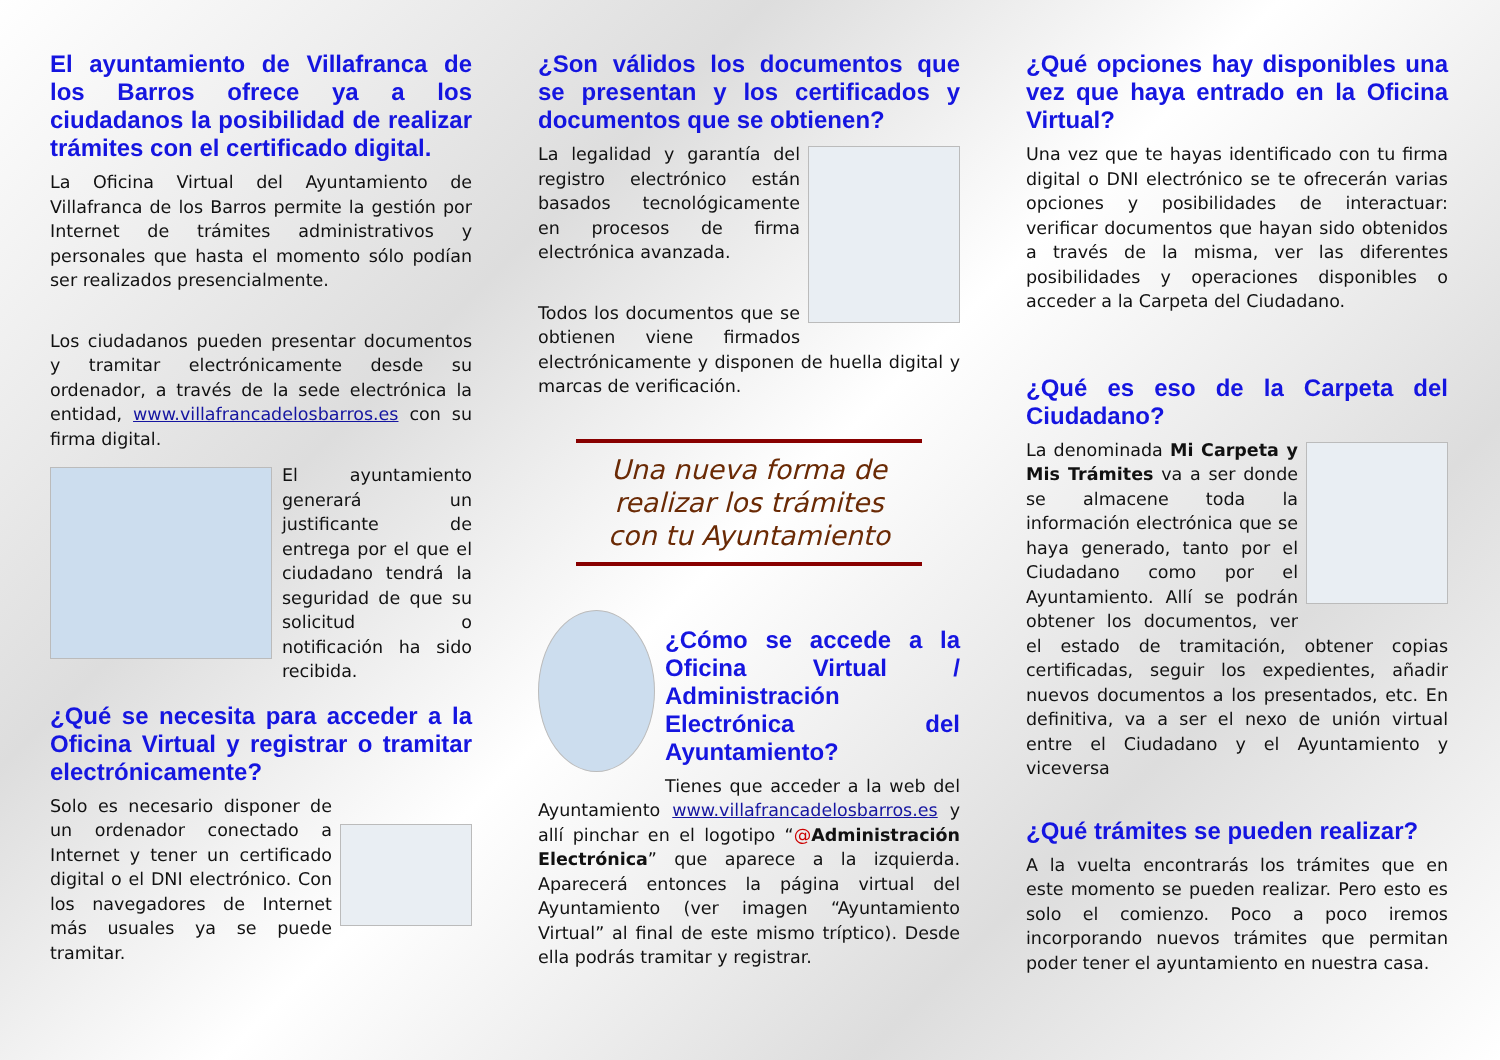El ayuntamiento de Villafranca de los Barros ofrece ya a los ciudadanos la posibilidad de realizar trámites con el certificado digital.
La Oficina Virtual del Ayuntamiento de Villafranca de los Barros permite la gestión por Internet de trámites administrativos y personales que hasta el momento sólo podían ser realizados presencialmente.
Los ciudadanos pueden presentar documentos y tramitar electrónicamente desde su ordenador, a través de la sede electrónica la entidad, www.villafrancadelosbarros.es con su firma digital.
El ayuntamiento generará un justificante de entrega por el que el ciudadano tendrá la seguridad de que su solicitud o notificación ha sido recibida.
¿Qué se necesita para acceder a la Oficina Virtual y registrar o tramitar electrónicamente?
Solo es necesario disponer de un ordenador conectado a Internet y tener un certificado digital o el DNI electrónico. Con los navegadores de Internet más usuales ya se puede tramitar.
¿Son válidos los documentos que se presentan y los certificados y documentos que se obtienen?
La legalidad y garantía del registro electrónico están basados tecnológicamente en procesos de firma electrónica avanzada.
Todos los documentos que se obtienen viene firmados electrónicamente y disponen de huella digital y marcas de verificación.
Una nueva forma de realizar los trámites con tu Ayuntamiento
¿Cómo se accede a la Oficina Virtual / Administración Electrónica del Ayuntamiento?
Tienes que acceder a la web del Ayuntamiento www.villafrancadelosbarros.es y allí pinchar en el logotipo “@Administración Electrónica” que aparece a la izquierda. Aparecerá entonces la página virtual del Ayuntamiento (ver imagen “Ayuntamiento Virtual” al final de este mismo tríptico). Desde ella podrás tramitar y registrar.
¿Qué opciones hay disponibles una vez que haya entrado en la Oficina Virtual?
Una vez que te hayas identificado con tu firma digital o DNI electrónico se te ofrecerán varias opciones y posibilidades de interactuar: verificar documentos que hayan sido obtenidos a través de la misma, ver las diferentes posibilidades y operaciones disponibles o acceder a la Carpeta del Ciudadano.
¿Qué es eso de la Carpeta del Ciudadano?
La denominada Mi Carpeta y Mis Trámites va a ser donde se almacene toda la información electrónica que se haya generado, tanto por el Ciudadano como por el Ayuntamiento. Allí se podrán obtener los documentos, ver el estado de tramitación, obtener copias certificadas, seguir los expedientes, añadir nuevos documentos a los presentados, etc. En definitiva, va a ser el nexo de unión virtual entre el Ciudadano y el Ayuntamiento y viceversa
¿Qué trámites se pueden realizar?
A la vuelta encontrarás los trámites que en este momento se pueden realizar. Pero esto es solo el comienzo. Poco a poco iremos incorporando nuevos trámites que permitan poder tener el ayuntamiento en nuestra casa.